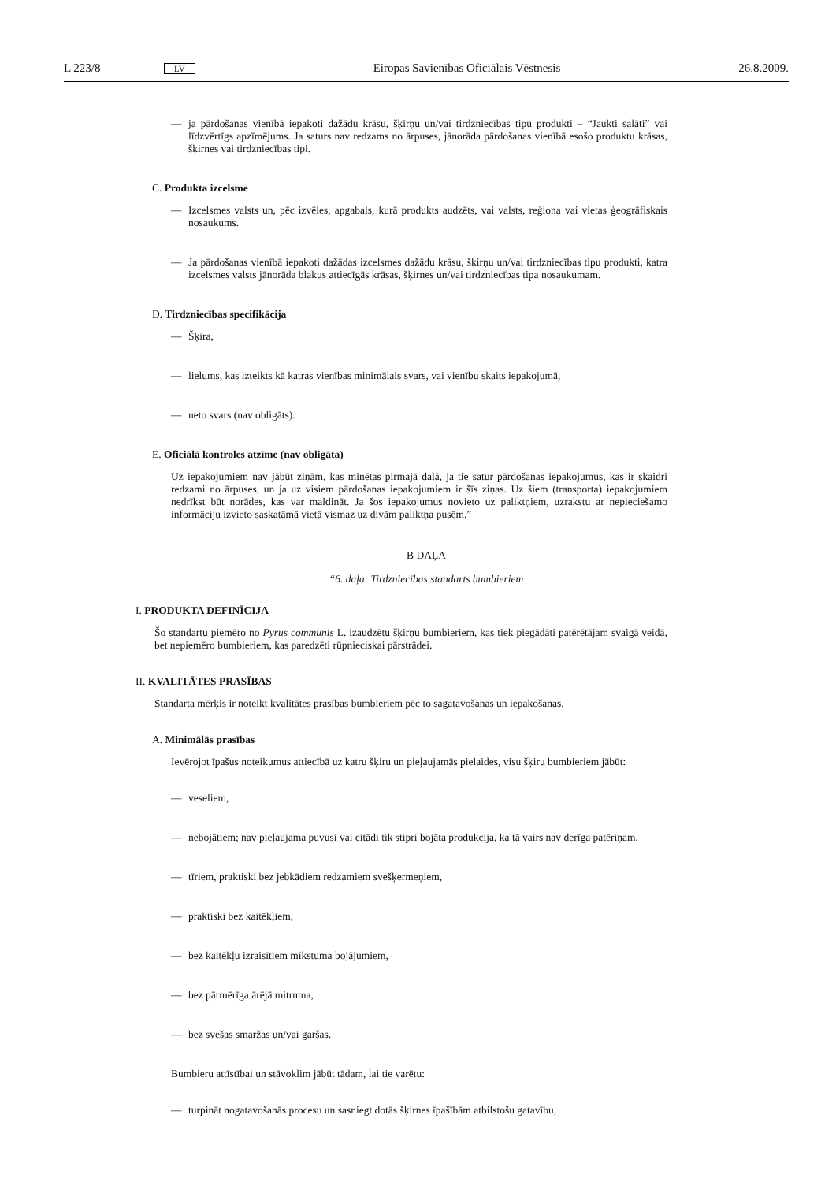L 223/8 LV Eiropas Savienības Oficiālais Vēstnesis 26.8.2009.
— ja pārdošanas vienībā iepakoti dažādu krāsu, šķirņu un/vai tirdzniecības tipu produkti – “Jaukti salāti” vai līdzvērtīgs apzīmējums. Ja saturs nav redzams no ārpuses, jānorāda pārdošanas vienībā esošo produktu krāsas, šķirnes vai tirdzniecības tipi.
C. Produkta izcelsme
— Izcelsmes valsts un, pēc izvēles, apgabals, kurā produkts audzēts, vai valsts, reģiona vai vietas ģeogrāfiskais nosaukums.
— Ja pārdošanas vienībā iepakoti dažādas izcelsmes dažādu krāsu, šķirņu un/vai tirdzniecības tipu produkti, katra izcelsmes valsts jānorāda blakus attiecīgās krāsas, šķirnes un/vai tirdzniecības tipa nosaukumam.
D. Tirdzniecības specifikācija
— Šķira,
— lielums, kas izteikts kā katras vienības minimālais svars, vai vienību skaits iepakojumā,
— neto svars (nav obligāts).
E. Oficiālā kontroles atzīme (nav obligāta)
Uz iepakojumiem nav jābūt ziņām, kas minētas pirmajā daļā, ja tie satur pārdošanas iepakojumus, kas ir skaidri redzami no ārpuses, un ja uz visiem pārdošanas iepakojumiem ir šīs ziņas. Uz šiem (transporta) iepakojumiem nedrīkst būt norādes, kas var maldināt. Ja šos iepakojumus novieto uz paliktņiem, uzrakstu ar nepieciešamo informāciju izvieto saskatāmā vietā vismaz uz divām paliktņa pusēm.”
B DAĻA
“6. daļa: Tirdzniecības standarts bumbieriem
I. PRODUKTA DEFINĪCIJA
Šo standartu piemēro no Pyrus communis L. izaudzētu šķirņu bumbieriem, kas tiek piegādāti patērētājam svaigā veidā, bet nepiemēro bumbieriem, kas paredzēti rūpnieciskai pārstrādei.
II. KVALITĀTES PRASĪBAS
Standarta mērķis ir noteikt kvalitātes prasības bumbieriem pēc to sagatavošanas un iepakošanas.
A. Minimālās prasības
Ievērojot īpašus noteikumus attiecībā uz katru šķiru un pieļaujamās pielaides, visu šķiru bumbieriem jābūt:
— veseliem,
— nebojātiem; nav pieļaujama puvusi vai citādi tik stipri bojāta produkcija, ka tā vairs nav derīga patēriņam,
— tīriem, praktiski bez jebkādiem redzamiem svešķermeņiem,
— praktiski bez kaitēkļiem,
— bez kaitēkļu izraisītiem mīkstuma bojājumiem,
— bez pārmērīga ārējā mitruma,
— bez svešas smaržas un/vai garšas.
Bumbieru attīstībai un stāvoklim jābūt tādam, lai tie varētu:
— turpināt nogatavošanās procesu un sasniegt dotās šķirnes īpašībām atbilstošu gatavību,